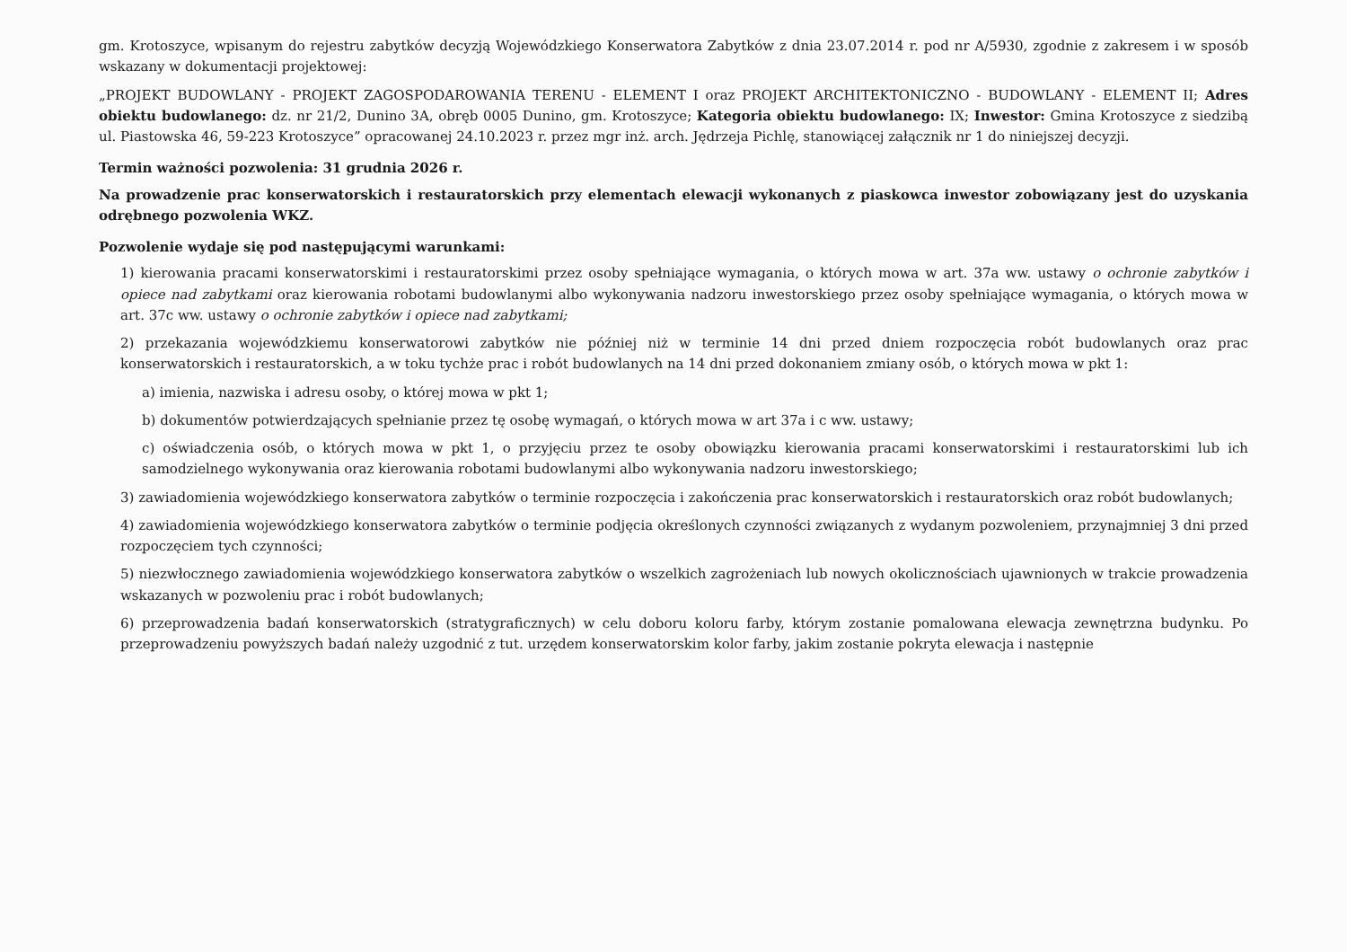gm. Krotoszyce, wpisanym do rejestru zabytków decyzją Wojewódzkiego Konserwatora Zabytków z dnia 23.07.2014 r. pod nr A/5930, zgodnie z zakresem i w sposób wskazany w dokumentacji projektowej:
„PROJEKT BUDOWLANY - PROJEKT ZAGOSPODAROWANIA TERENU - ELEMENT I oraz PROJEKT ARCHITEKTONICZNO - BUDOWLANY - ELEMENT II; Adres obiektu budowlanego: dz. nr 21/2, Dunino 3A, obręb 0005 Dunino, gm. Krotoszyce; Kategoria obiektu budowlanego: IX; Inwestor: Gmina Krotoszyce z siedzibą ul. Piastowska 46, 59-223 Krotoszyce” opracowanej 24.10.2023 r. przez mgr inż. arch. Jędrzeja Pichlę, stanowiącej załącznik nr 1 do niniejszej decyzji.
Termin ważności pozwolenia: 31 grudnia 2026 r.
Na prowadzenie prac konserwatorskich i restauratorskich przy elementach elewacji wykonanych z piaskowca inwestor zobowiązany jest do uzyskania odrębnego pozwolenia WKZ.
Pozwolenie wydaje się pod następującymi warunkami:
1) kierowania pracami konserwatorskimi i restauratorskimi przez osoby spełniające wymagania, o których mowa w art. 37a ww. ustawy o ochronie zabytków i opiece nad zabytkami oraz kierowania robotami budowlanymi albo wykonywania nadzoru inwestorskiego przez osoby spełniające wymagania, o których mowa w art. 37c ww. ustawy o ochronie zabytków i opiece nad zabytkami;
2) przekazania wojewódzkiemu konserwatorowi zabytków nie później niż w terminie 14 dni przed dniem rozpoczęcia robót budowlanych oraz prac konserwatorskich i restauratorskich, a w toku tychże prac i robót budowlanych na 14 dni przed dokonaniem zmiany osób, o których mowa w pkt 1:
a) imienia, nazwiska i adresu osoby, o której mowa w pkt 1;
b) dokumentów potwierdzających spełnianie przez tę osobę wymagań, o których mowa w art 37a i c ww. ustawy;
c) oświadczenia osób, o których mowa w pkt 1, o przyjęciu przez te osoby obowiązku kierowania pracami konserwatorskimi i restauratorskimi lub ich samodzielnego wykonywania oraz kierowania robotami budowlanymi albo wykonywania nadzoru inwestorskiego;
3) zawiadomienia wojewódzkiego konserwatora zabytków o terminie rozpoczęcia i zakończenia prac konserwatorskich i restauratorskich oraz robót budowlanych;
4) zawiadomienia wojewódzkiego konserwatora zabytków o terminie podjęcia określonych czynności związanych z wydanym pozwoleniem, przynajmniej 3 dni przed rozpoczęciem tych czynności;
5) niezwłocznego zawiadomienia wojewódzkiego konserwatora zabytków o wszelkich zagrożeniach lub nowych okolicznościach ujawnionych w trakcie prowadzenia wskazanych w pozwoleniu prac i robót budowlanych;
6) przeprowadzenia badań konserwatorskich (stratygraficznych) w celu doboru koloru farby, którym zostanie pomalowana elewacja zewnętrzna budynku. Po przeprowadzeniu powyższych badań należy uzgodnić z tut. urzędem konserwatorskim kolor farby, jakim zostanie pokryta elewacja i następnie